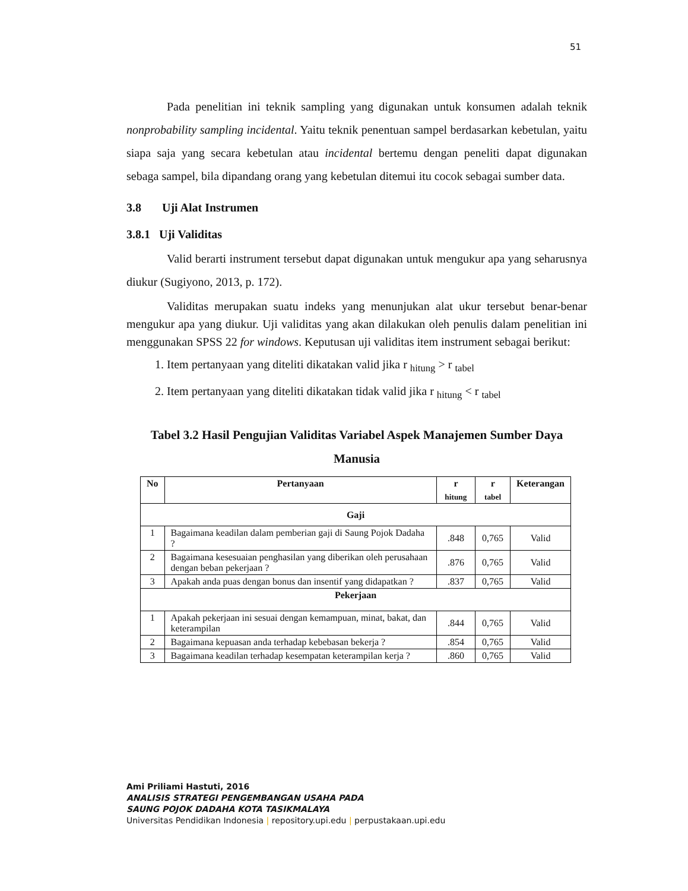51
Pada penelitian ini teknik sampling yang digunakan untuk konsumen adalah teknik nonprobability sampling incidental. Yaitu teknik penentuan sampel berdasarkan kebetulan, yaitu siapa saja yang secara kebetulan atau incidental bertemu dengan peneliti dapat digunakan sebaga sampel, bila dipandang orang yang kebetulan ditemui itu cocok sebagai sumber data.
3.8 Uji Alat Instrumen
3.8.1 Uji Validitas
Valid berarti instrument tersebut dapat digunakan untuk mengukur apa yang seharusnya diukur (Sugiyono, 2013, p. 172).
Validitas merupakan suatu indeks yang menunjukan alat ukur tersebut benar-benar mengukur apa yang diukur. Uji validitas yang akan dilakukan oleh penulis dalam penelitian ini menggunakan SPSS 22 for windows. Keputusan uji validitas item instrument sebagai berikut:
1. Item pertanyaan yang diteliti dikatakan valid jika r <sub>hitung</sub> > r <sub>tabel</sub>
2. Item pertanyaan yang diteliti dikatakan tidak valid jika r <sub>hitung</sub> < r <sub>tabel</sub>
Tabel 3.2 Hasil Pengujian Validitas Variabel Aspek Manajemen Sumber Daya
Manusia
| No | Pertanyaan | r <sub>hitung</sub> | r <sub>tabel</sub> | Keterangan |
| --- | --- | --- | --- | --- |
| Gaji | | | | |
| 1 | Bagaimana keadilan dalam pemberian gaji di Saung Pojok Dadaha ? | .848 | 0,765 | Valid |
| 2 | Bagaimana kesesuaian penghasilan yang diberikan oleh perusahaan dengan beban pekerjaan ? | .876 | 0,765 | Valid |
| 3 | Apakah anda puas dengan bonus dan insentif yang didapatkan ? | .837 | 0,765 | Valid |
| Pekerjaan | | | | |
| 1 | Apakah pekerjaan ini sesuai dengan kemampuan, minat, bakat, dan keterampilan | .844 | 0,765 | Valid |
| 2 | Bagaimana kepuasan anda terhadap kebebasan bekerja ? | .854 | 0,765 | Valid |
| 3 | Bagaimana keadilan terhadap kesempatan keterampilan kerja ? | .860 | 0,765 | Valid |
Ami Priliami Hastuti, 2016
ANALISIS STRATEGI PENGEMBANGAN USAHA PADA
SAUNG POJOK DADAHA KOTA TASIKMALAYA
Universitas Pendidikan Indonesia | repository.upi.edu | perpustakaan.upi.edu